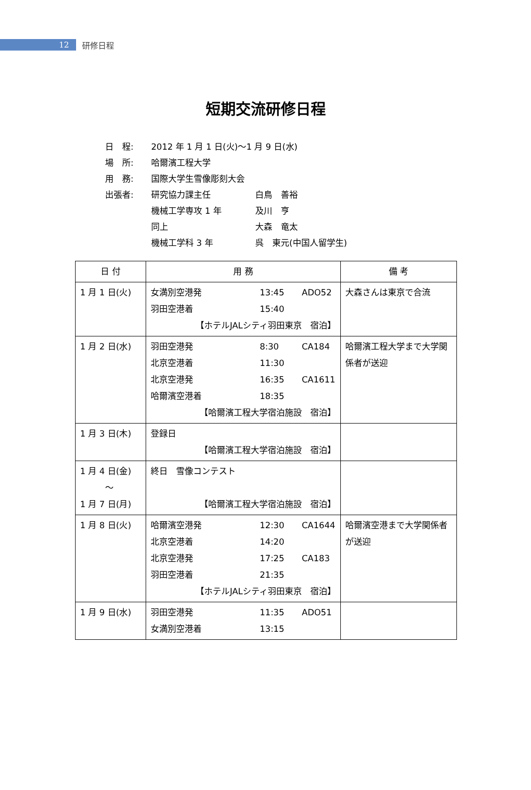12
研修日程
短期交流研修日程
日　程: 2012 年 1 月 1 日(火)～1 月 9 日(水)
場　所: 哈爾濱工程大学
用　務: 国際大学生雪像彫刻大会
出張者: 研究協力課主任 白鳥　善裕
機械工学専攻 1 年 及川　亨
同上 大森　竜太
機械工学科 3 年 呉　東元(中国人留学生)
| 日 付 | 用 務 | 備 考 |
| --- | --- | --- |
| 1 月 1 日(火) | 女満別空港発 13:45 ADO52 羽田空港着 15:40 【ホテルJALシティ羽田東京 宿泊】 | 大森さんは東京で合流 |
| 1 月 2 日(水) | 羽田空港発 8:30 CA184 北京空港着 11:30 北京空港発 16:35 CA1611 哈爾濱空港着 18:35 【哈爾濱工程大学宿泊施設 宿泊】 | 哈爾濱工程大学まで大学関係者が送迎 |
| 1 月 3 日(木) | 登録日 【哈爾濱工程大学宿泊施設 宿泊】 | |
| 1 月 4 日(金) ～ 1 月 7 日(月) | 終日 雪像コンテスト 【哈爾濱工程大学宿泊施設 宿泊】 | |
| 1 月 8 日(火) | 哈爾濱空港発 12:30 CA1644 北京空港着 14:20 北京空港発 17:25 CA183 羽田空港着 21:35 【ホテルJALシティ羽田東京 宿泊】 | 哈爾濱空港まで大学関係者が送迎 |
| 1 月 9 日(水) | 羽田空港発 11:35 ADO51 女満別空港着 13:15 | |